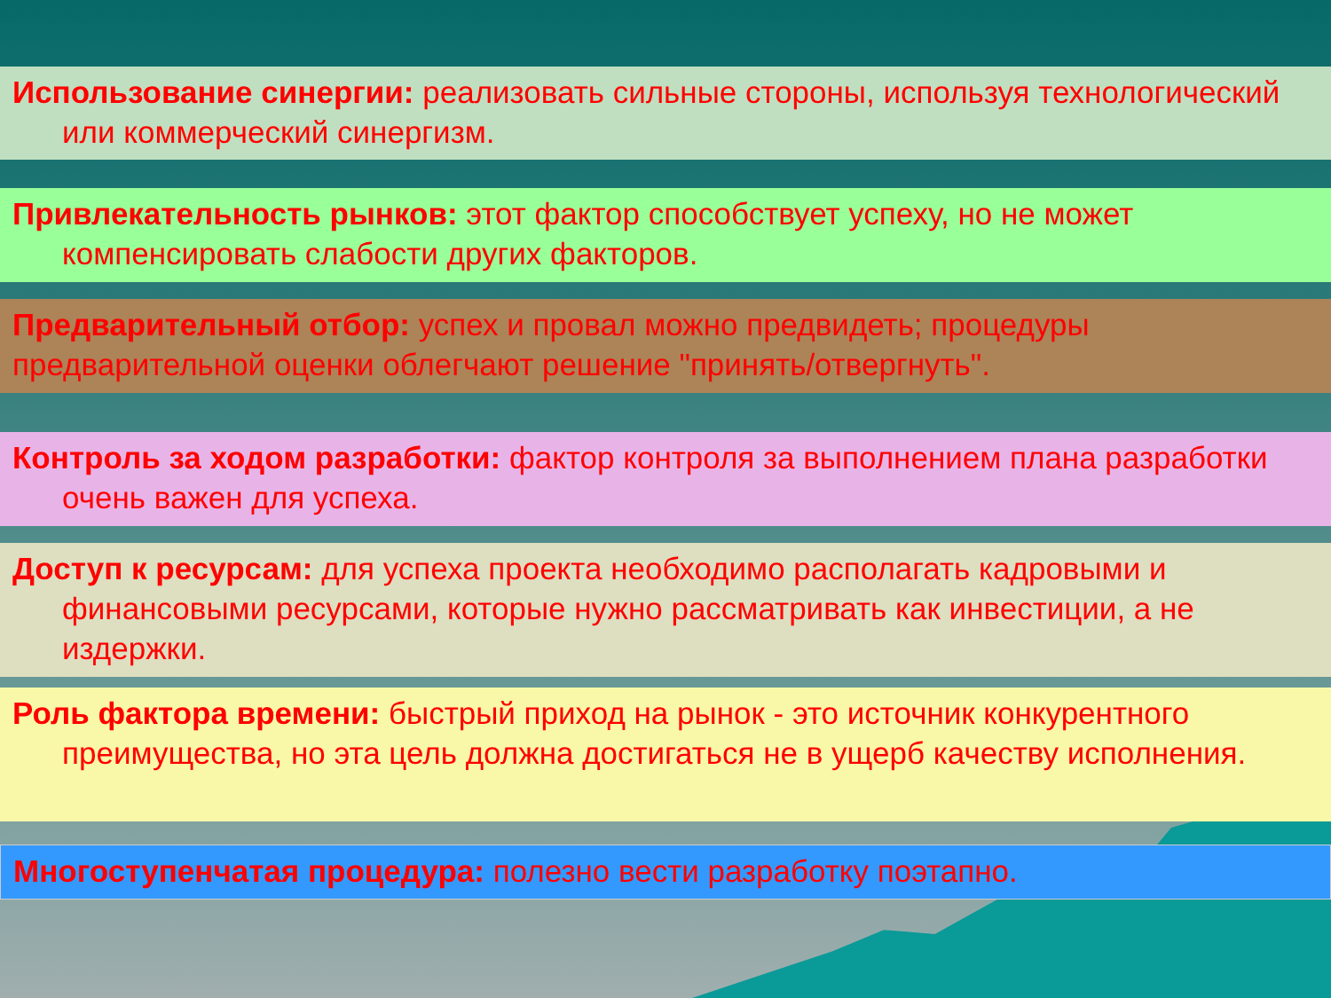Использование синергии: реализовать сильные стороны, используя технологический или коммерческий синергизм.
Привлекательность рынков: этот фактор способствует успеху, но не может компенсировать слабости других факторов.
Предварительный отбор: успех и провал можно предвидеть; процедуры предварительной оценки облегчают решение "принять/отвергнуть".
Контроль за ходом разработки: фактор контроля за выполнением плана разработки очень важен для успеха.
Доступ к ресурсам: для успеха проекта необходимо располагать кадровыми и финансовыми ресурсами, которые нужно рассматривать как инвестиции, а не издержки.
Роль фактора времени: быстрый приход на рынок - это источник конкурентного преимущества, но эта цель должна достигаться не в ущерб качеству исполнения.
Многоступенчатая процедура: полезно вести разработку поэтапно.